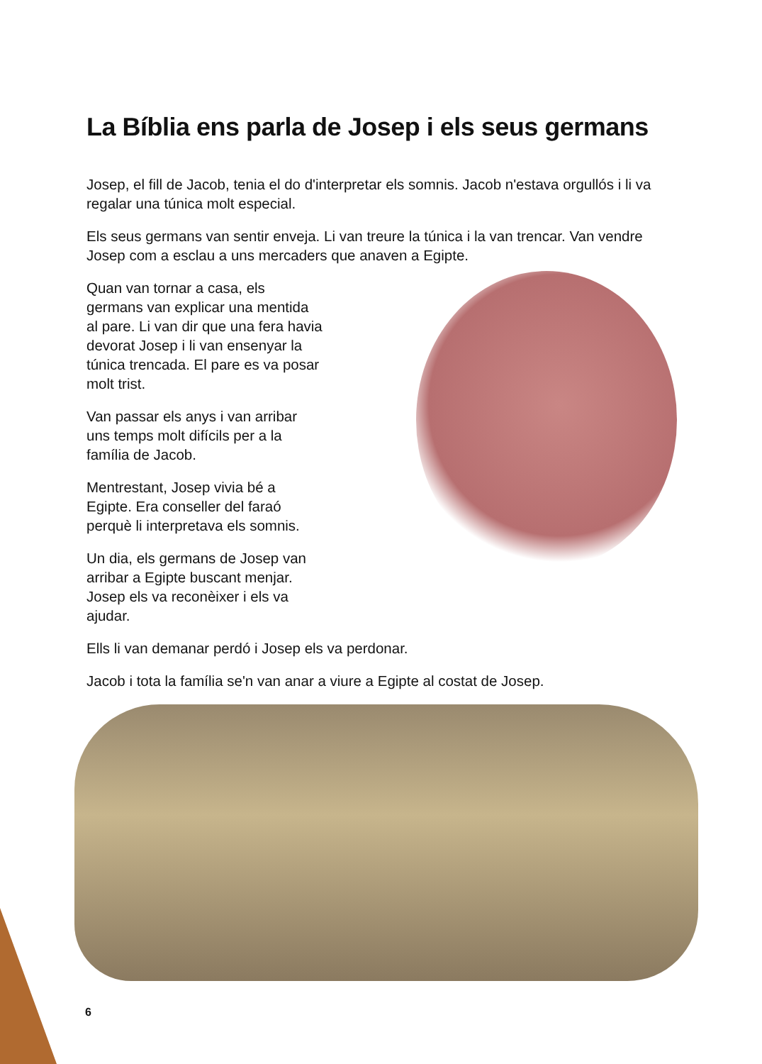La Bíblia ens parla de Josep i els seus germans
Josep, el fill de Jacob, tenia el do d'interpretar els somnis. Jacob n'estava orgullós i li va regalar una túnica molt especial.
Els seus germans van sentir enveja. Li van treure la túnica i la van trencar. Van vendre Josep com a esclau a uns mercaders que anaven a Egipte.
Quan van tornar a casa, els germans van explicar una mentida al pare. Li van dir que una fera havia devorat Josep i li van ensenyar la túnica trencada. El pare es va posar molt trist.
Van passar els anys i van arribar uns temps molt difícils per a la família de Jacob.
Mentrestant, Josep vivia bé a Egipte. Era conseller del faraó perquè li interpretava els somnis.
Un dia, els germans de Josep van arribar a Egipte buscant menjar. Josep els va reconèixer i els va ajudar.
Ells li van demanar perdó i Josep els va perdonar.
Jacob i tota la família se'n van anar a viure a Egipte al costat de Josep.
6